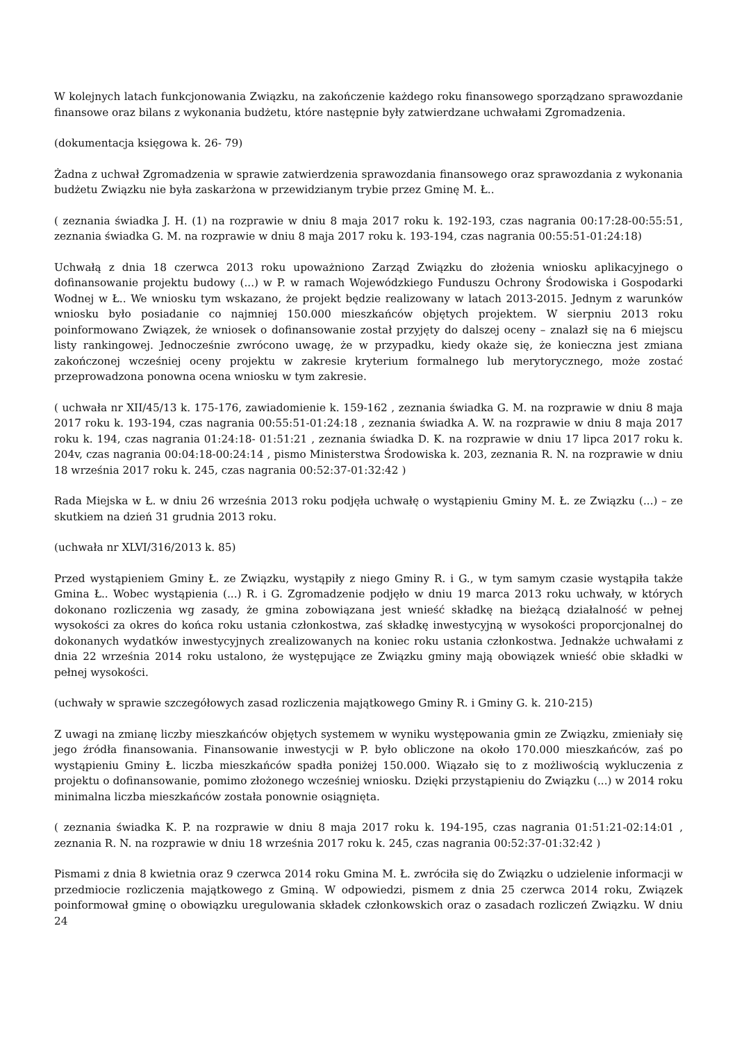W kolejnych latach funkcjonowania Związku, na zakończenie każdego roku finansowego sporządzano sprawozdanie finansowe oraz bilans z wykonania budżetu, które następnie były zatwierdzane uchwałami Zgromadzenia.
(dokumentacja księgowa k. 26- 79)
Żadna z uchwał Zgromadzenia w sprawie zatwierdzenia sprawozdania finansowego oraz sprawozdania z wykonania budżetu Związku nie była zaskarżona w przewidzianym trybie przez Gminę M. Ł..
( zeznania świadka J. H. (1) na rozprawie w dniu 8 maja 2017 roku k. 192-193, czas nagrania 00:17:28-00:55:51, zeznania świadka G. M. na rozprawie w dniu 8 maja 2017 roku k. 193-194, czas nagrania 00:55:51-01:24:18)
Uchwałą z dnia 18 czerwca 2013 roku upoważniono Zarząd Związku do złożenia wniosku aplikacyjnego o dofinansowanie projektu budowy (...) w P. w ramach Wojewódzkiego Funduszu Ochrony Środowiska i Gospodarki Wodnej w Ł.. We wniosku tym wskazano, że projekt będzie realizowany w latach 2013-2015. Jednym z warunków wniosku było posiadanie co najmniej 150.000 mieszkańców objętych projektem. W sierpniu 2013 roku poinformowano Związek, że wniosek o dofinansowanie został przyjęty do dalszej oceny – znalazł się na 6 miejscu listy rankingowej. Jednocześnie zwrócono uwagę, że w przypadku, kiedy okaże się, że konieczna jest zmiana zakończonej wcześniej oceny projektu w zakresie kryterium formalnego lub merytorycznego, może zostać przeprowadzona ponowna ocena wniosku w tym zakresie.
( uchwała nr XII/45/13 k. 175-176, zawiadomienie k. 159-162 , zeznania świadka G. M. na rozprawie w dniu 8 maja 2017 roku k. 193-194, czas nagrania 00:55:51-01:24:18 , zeznania świadka A. W. na rozprawie w dniu 8 maja 2017 roku k. 194, czas nagrania 01:24:18- 01:51:21 , zeznania świadka D. K. na rozprawie w dniu 17 lipca 2017 roku k. 204v, czas nagrania 00:04:18-00:24:14 , pismo Ministerstwa Środowiska k. 203, zeznania R. N. na rozprawie w dniu 18 września 2017 roku k. 245, czas nagrania 00:52:37-01:32:42 )
Rada Miejska w Ł. w dniu 26 września 2013 roku podjęła uchwałę o wystąpieniu Gminy M. Ł. ze Związku (...) – ze skutkiem na dzień 31 grudnia 2013 roku.
(uchwała nr XLVI/316/2013 k. 85)
Przed wystąpieniem Gminy Ł. ze Związku, wystąpiły z niego Gminy R. i G., w tym samym czasie wystąpiła także Gmina Ł.. Wobec wystąpienia (...) R. i G. Zgromadzenie podjęło w dniu 19 marca 2013 roku uchwały, w których dokonano rozliczenia wg zasady, że gmina zobowiązana jest wnieść składkę na bieżącą działalność w pełnej wysokości za okres do końca roku ustania członkostwa, zaś składkę inwestycyjną w wysokości proporcjonalnej do dokonanych wydatków inwestycyjnych zrealizowanych na koniec roku ustania członkostwa. Jednakże uchwałami z dnia 22 września 2014 roku ustalono, że występujące ze Związku gminy mają obowiązek wnieść obie składki w pełnej wysokości.
(uchwały w sprawie szczegółowych zasad rozliczenia majątkowego Gminy R. i Gminy G. k. 210-215)
Z uwagi na zmianę liczby mieszkańców objętych systemem w wyniku występowania gmin ze Związku, zmieniały się jego źródła finansowania. Finansowanie inwestycji w P. było obliczone na około 170.000 mieszkańców, zaś po wystąpieniu Gminy Ł. liczba mieszkańców spadła poniżej 150.000. Wiązało się to z możliwością wykluczenia z projektu o dofinansowanie, pomimo złożonego wcześniej wniosku. Dzięki przystąpieniu do Związku (...) w 2014 roku minimalna liczba mieszkańców została ponownie osiągnięta.
( zeznania świadka K. P. na rozprawie w dniu 8 maja 2017 roku k. 194-195, czas nagrania 01:51:21-02:14:01 , zeznania R. N. na rozprawie w dniu 18 września 2017 roku k. 245, czas nagrania 00:52:37-01:32:42 )
Pismami z dnia 8 kwietnia oraz 9 czerwca 2014 roku Gmina M. Ł. zwróciła się do Związku o udzielenie informacji w przedmiocie rozliczenia majątkowego z Gminą. W odpowiedzi, pismem z dnia 25 czerwca 2014 roku, Związek poinformował gminę o obowiązku uregulowania składek członkowskich oraz o zasadach rozliczeń Związku. W dniu 24